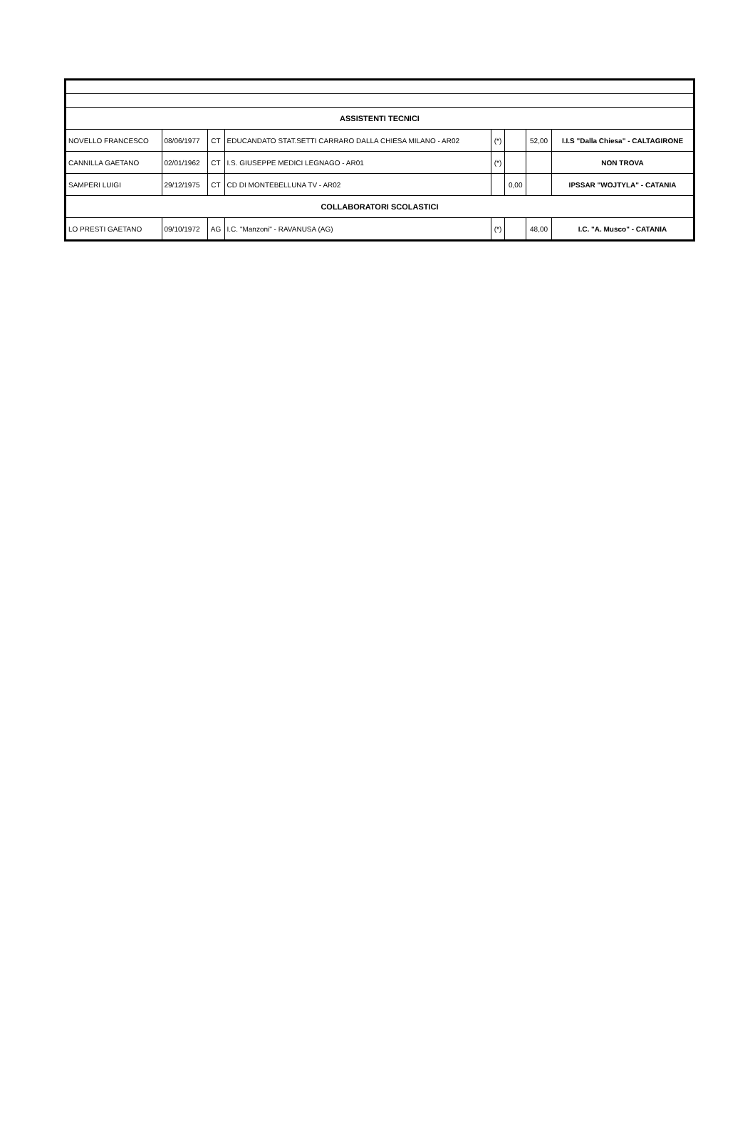| ASSISTENTI TECNICI | | | | | | | |
| NOVELLO FRANCESCO | 08/06/1977 | CT | EDUCANDATO STAT.SETTI CARRARO DALLA CHIESA MILANO - AR02 | (*) | | 52,00 | I.I.S "Dalla Chiesa" - CALTAGIRONE |
| CANNILLA GAETANO | 02/01/1962 | CT | I.S. GIUSEPPE MEDICI LEGNAGO - AR01 | (*) | | | NON TROVA |
| SAMPERI LUIGI | 29/12/1975 | CT | CD DI MONTEBELLUNA TV - AR02 | | 0,00 | | IPSSAR "WOJTYLA" - CATANIA |
| COLLABORATORI SCOLASTICI | | | | | | | |
| LO PRESTI GAETANO | 09/10/1972 | AG | I.C. "Manzoni" - RAVANUSA (AG) | (*) | | 48,00 | I.C. "A. Musco" - CATANIA |